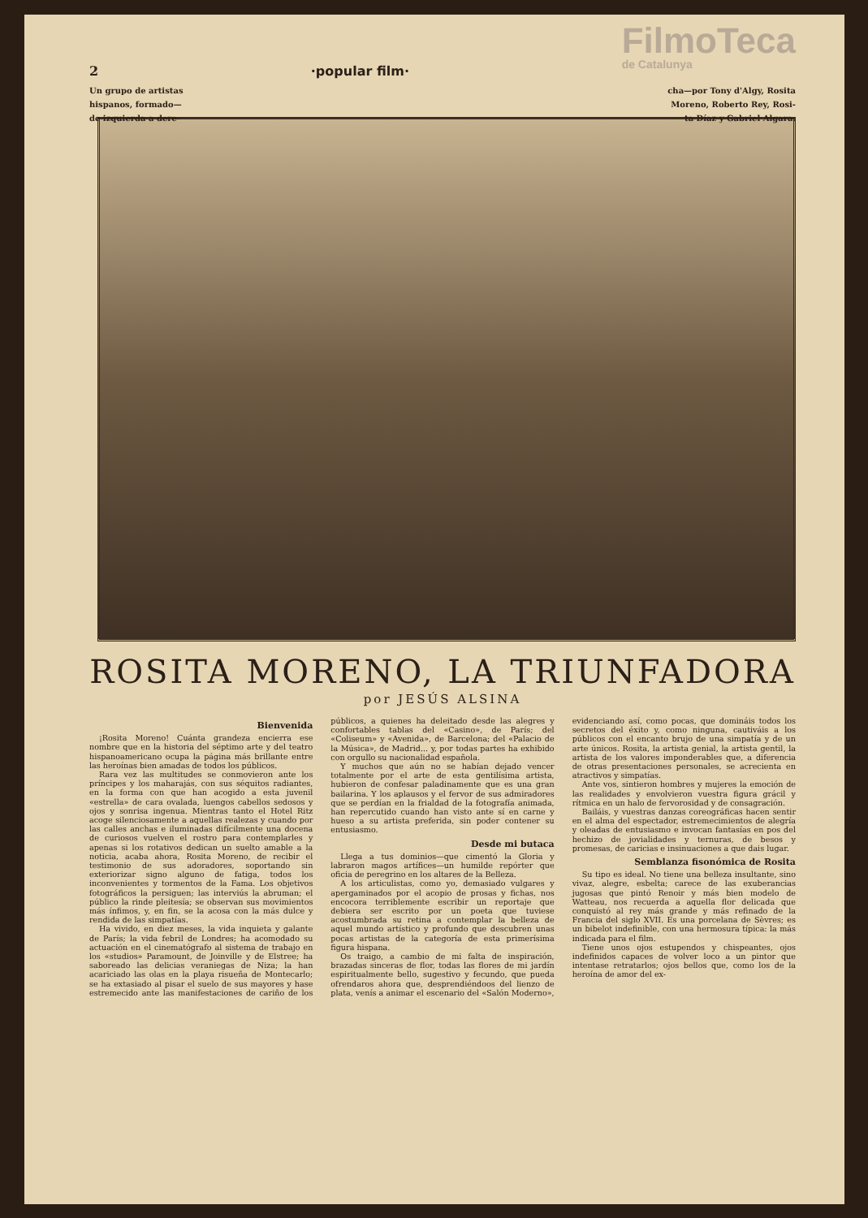2 ·popular film·
FilmoTeca
de Catalunya
Un grupo de artistas
hispanos, formado—
de izquierda a dere- cha—por Tony d'Algy, Rosita
Moreno, Roberto Rey, Rosi-
ta Díaz y Gabriel Algara.
ROSITA MORENO, LA TRIUNFADORA
por JESÚS ALSINA
Bienvenida
¡Rosita Moreno! Cuánta grandeza encierra ese nombre que en la historia del séptimo arte y del teatro hispanoamericano ocupa la página más brillante entre las heroínas bien amadas de todos los públicos.
Rara vez las multitudes se conmovieron ante los príncipes y los maharajás, con sus séquitos radiantes, en la forma con que han acogido a esta juvenil «estrella» de cara ovalada, luengos cabellos sedosos y ojos y sonrisa ingenua. Mientras tanto el Hotel Ritz acoge silenciosamente a aquellas realezas y cuando por las calles anchas e iluminadas difícilmente una docena de curiosos vuelven el rostro para contemplarles y apenas si los rotativos dedican un suelto amable a la noticia, acaba ahora, Rosita Moreno, de recibir el testimonio de sus adoradores, soportando sin exteriorizar signo alguno de fatiga, todos los inconvenientes y tormentos de la Fama. Los objetivos fotográficos la persiguen; las interviús la abruman; el público la rinde pleitesía; se observan sus movimientos más ínfimos, y, en fin, se la acosa con la más dulce y rendida de las simpatías.
Ha vivido, en diez meses, la vida inquieta y galante de París; la vida febril de Londres; ha acomodado su actuación en el cinematógrafo al sistema de trabajo en los «studios» Paramount, de Joinville y de Elstree; ha saboreado las delicias veraniegas de Niza; la han acariciado las olas en la playa risueña de Montecarlo; se ha extasiado al pisar el suelo de sus mayores y hase estremecido ante las manifestaciones de cariño de los públicos, a quienes ha deleitado desde las alegres y confortables tablas del «Casino», de París; del «Coliseum» y «Avenida», de Barcelona; del «Palacio de la Música», de Madrid... y, por todas partes ha exhibido con orgullo su nacionalidad española.
Y muchos que aún no se habían dejado vencer totalmente por el arte de esta gentilísima artista, hubieron de confesar paladinamente que es una gran bailarina. Y los aplausos y el fervor de sus admiradores que se perdían en la frialdad de la fotografía animada, han repercutido cuando han visto ante sí en carne y hueso a su artista preferida, sin poder contener su entusiasmo.
Desde mi butaca
Llega a tus dominios—que cimentó la Gloria y labraron magos artífices—un humilde repórter que oficia de peregrino en los altares de la Belleza.
A los articulistas, como yo, demasiado vulgares y apergaminados por el acopio de prosas y fichas, nos encocora terriblemente escribir un reportaje que debiera ser escrito por un poeta que tuviese acostumbrada su retina a contemplar la belleza de aquel mundo artístico y profundo que descubren unas pocas artistas de la categoría de esta primerísima figura hispana.
Os traigo, a cambio de mi falta de inspiración, brazadas sinceras de flor, todas las flores de mi jardín espiritualmente bello, sugestivo y fecundo, que pueda ofrendaros ahora que, desprendiéndoos del lienzo de plata, venís a animar el escenario del «Salón Moderno», evidenciando así, como pocas, que domináis todos los secretos del éxito y, como ninguna, cautiváis a los públicos con el encanto brujo de una simpatía y de un arte únicos. Rosita, la artista genial, la artista gentil, la artista de los valores imponderables que, a diferencia de otras presentaciones personales, se acrecienta en atractivos y simpatías.
Ante vos, sintieron hombres y mujeres la emoción de las realidades y envolvieron vuestra figura grácil y rítmica en un halo de fervorosidad y de consagración.
Bailáis, y vuestras danzas coreográficas hacen sentir en el alma del espectador, estremecimientos de alegría y oleadas de entusiasmo e invocan fantasías en pos del hechizo de jovialidades y ternuras, de besos y promesas, de caricias e insinuaciones a que dais lugar.
Semblanza fisonómica de Rosita
Su tipo es ideal. No tiene una belleza insultante, sino vivaz, alegre, esbelta; carece de las exuberancias jugosas que pintó Renoir y más bien modelo de Watteau, nos recuerda a aquella flor delicada que conquistó al rey más grande y más refinado de la Francia del siglo XVII. Es una porcelana de Sèvres; es un bibelot indefinible, con una hermosura típica: la más indicada para el film.
Tiene unos ojos estupendos y chispeantes, ojos indefinidos capaces de volver loco a un pintor que intentase retratarlos; ojos bellos que, como los de la heroína de amor del ex-